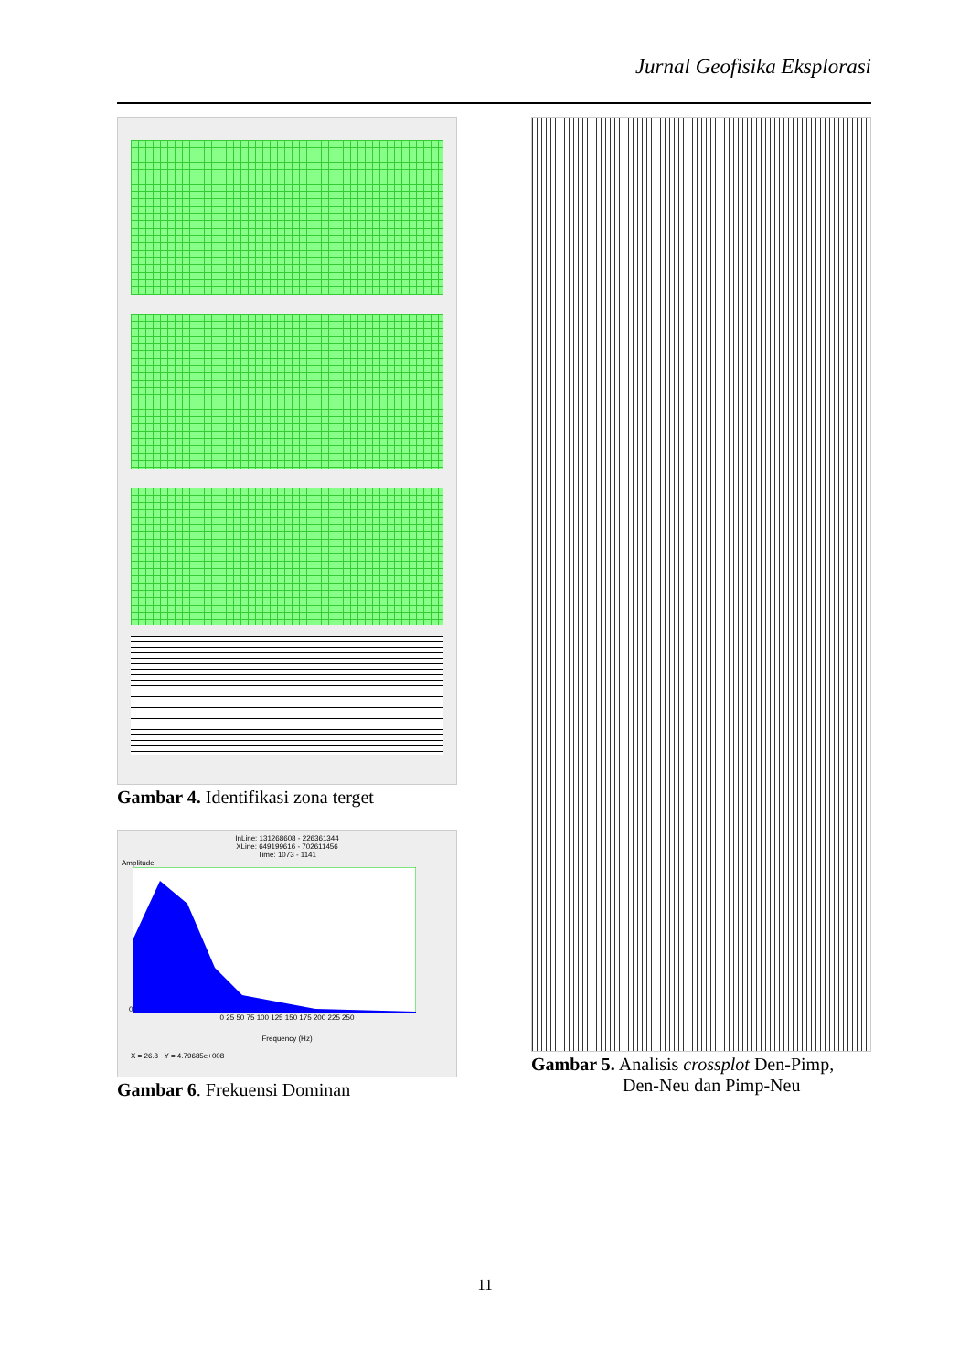Jurnal Geofisika Eksplorasi
Gambar 4. Identifikasi zona terget
InLine: 131268608 - 226361344
XLine: 649199616 - 702611456
Time: 1073 - 1141
Amplitude
0
0 25 50 75 100 125 150 175 200 225 250
Frequency (Hz)
X = 26.8 Y = 4.79685e+008
Gambar 6. Frekuensi Dominan
Gambar 5. Analisis crossplot Den-Pimp,
Den-Neu dan Pimp-Neu
11